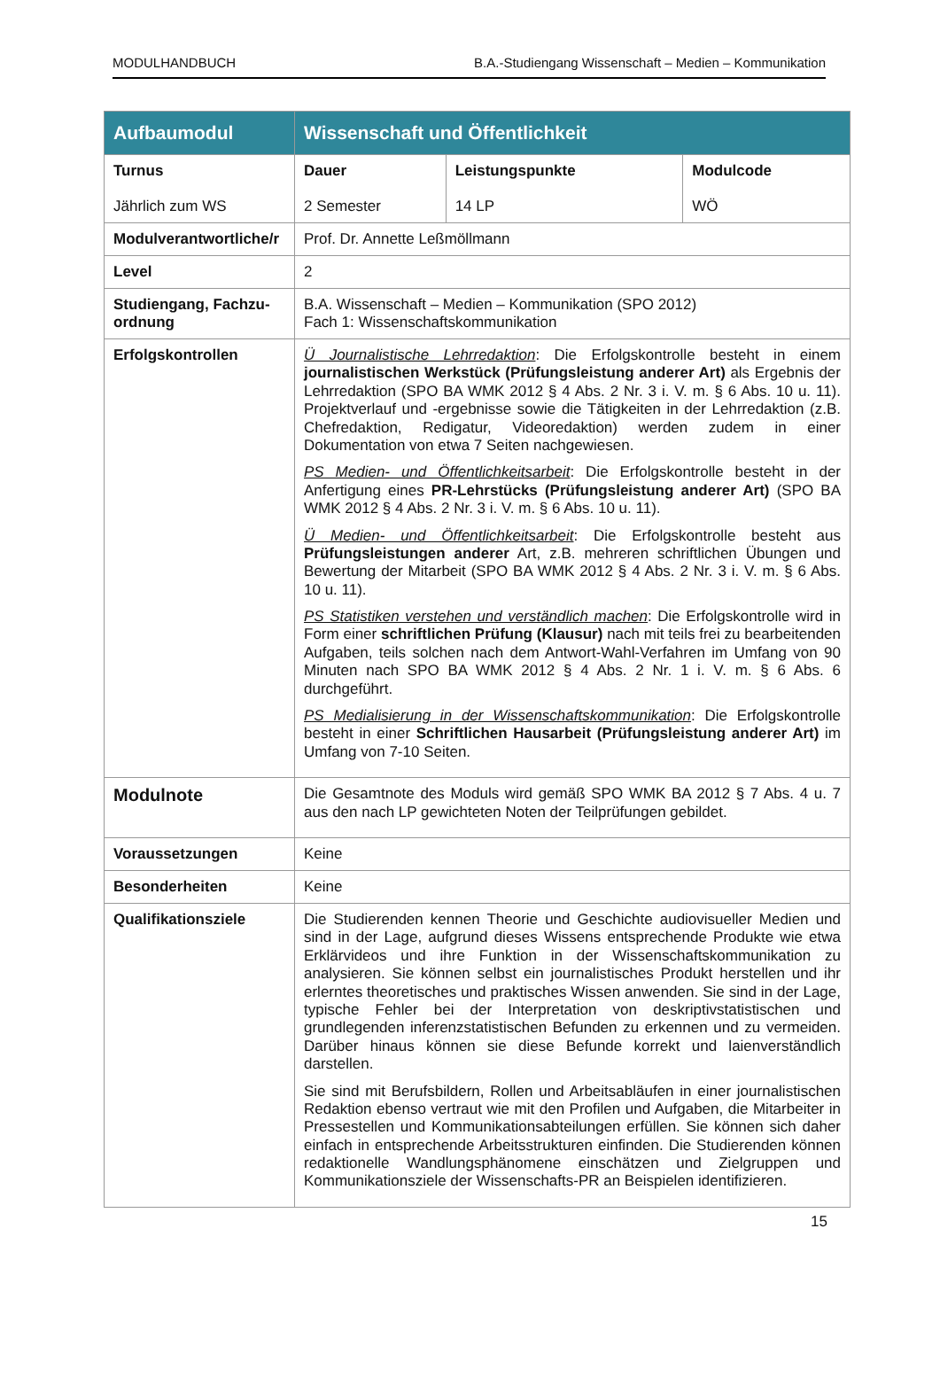MODULHANDBUCH B.A.-Studiengang Wissenschaft – Medien – Kommunikation
| Aufbaumodul | Wissenschaft und Öffentlichkeit | | |
| --- | --- | --- | --- |
| Turnus Jährlich zum WS | Dauer 2 Semester | Leistungspunkte 14 LP | Modulcode WÖ |
| Modulverantwortliche/r | Prof. Dr. Annette Leßmöllmann | | |
| Level | 2 | | |
| Studiengang, Fachzu-ordnung | B.A. Wissenschaft – Medien – Kommunikation (SPO 2012) Fach 1: Wissenschaftskommunikation | | |
| Erfolgskontrollen | Ü Journalistische Lehrredaktion : Die Erfolgskontrolle besteht in einem journalistischen Werkstück (Prüfungsleistung anderer Art) als Ergebnis der Lehrredaktion (SPO BA WMK 2012 § 4 Abs. 2 Nr. 3 i. V. m. § 6 Abs. 10 u. 11). Projektverlauf und -ergebnisse sowie die Tätigkeiten in der Lehrredaktion (z.B. Chefredaktion, Redigatur, Videoredaktion) werden zudem in einer Dokumentation von etwa 7 Seiten nachgewiesen. PS Medien- und Öffentlichkeitsarbeit : Die Erfolgskontrolle besteht in der Anfertigung eines PR-Lehrstücks (Prüfungsleistung anderer Art) (SPO BA WMK 2012 § 4 Abs. 2 Nr. 3 i. V. m. § 6 Abs. 10 u. 11). Ü Medien- und Öffentlichkeitsarbeit : Die Erfolgskontrolle besteht aus Prüfungsleistungen anderer Art, z.B. mehreren schriftlichen Übungen und Bewertung der Mitarbeit (SPO BA WMK 2012 § 4 Abs. 2 Nr. 3 i. V. m. § 6 Abs. 10 u. 11). PS Statistiken verstehen und verständlich machen : Die Erfolgskontrolle wird in Form einer schriftlichen Prüfung (Klausur) nach mit teils frei zu bearbeitenden Aufgaben, teils solchen nach dem Antwort-Wahl-Verfahren im Umfang von 90 Minuten nach SPO BA WMK 2012 § 4 Abs. 2 Nr. 1 i. V. m. § 6 Abs. 6 durchgeführt. PS Medialisierung in der Wissenschaftskommunikation : Die Erfolgskontrolle besteht in einer Schriftlichen Hausarbeit (Prüfungsleistung anderer Art) im Umfang von 7-10 Seiten. | | |
| Modulnote | Die Gesamtnote des Moduls wird gemäß SPO WMK BA 2012 § 7 Abs. 4 u. 7 aus den nach LP gewichteten Noten der Teilprüfungen gebildet. | | |
| Voraussetzungen | Keine | | |
| Besonderheiten | Keine | | |
| Qualifikationsziele | Die Studierenden kennen Theorie und Geschichte audiovisueller Medien und sind in der Lage, aufgrund dieses Wissens entsprechende Produkte wie etwa Erklärvideos und ihre Funktion in der Wissenschaftskommunikation zu analysieren. Sie können selbst ein journalistisches Produkt herstellen und ihr erlerntes theoretisches und praktisches Wissen anwenden. Sie sind in der Lage, typische Fehler bei der Interpretation von deskriptivstatistischen und grundlegenden inferenzstatistischen Befunden zu erkennen und zu vermeiden. Darüber hinaus können sie diese Befunde korrekt und laienverständlich darstellen. Sie sind mit Berufsbildern, Rollen und Arbeitsabläufen in einer journalistischen Redaktion ebenso vertraut wie mit den Profilen und Aufgaben, die Mitarbeiter in Pressestellen und Kommunikationsabteilungen erfüllen. Sie können sich daher einfach in entsprechende Arbeitsstrukturen einfinden. Die Studierenden können redaktionelle Wandlungsphänomene einschätzen und Zielgruppen und Kommunikationsziele der Wissenschafts-PR an Beispielen identifizieren. | | |
15